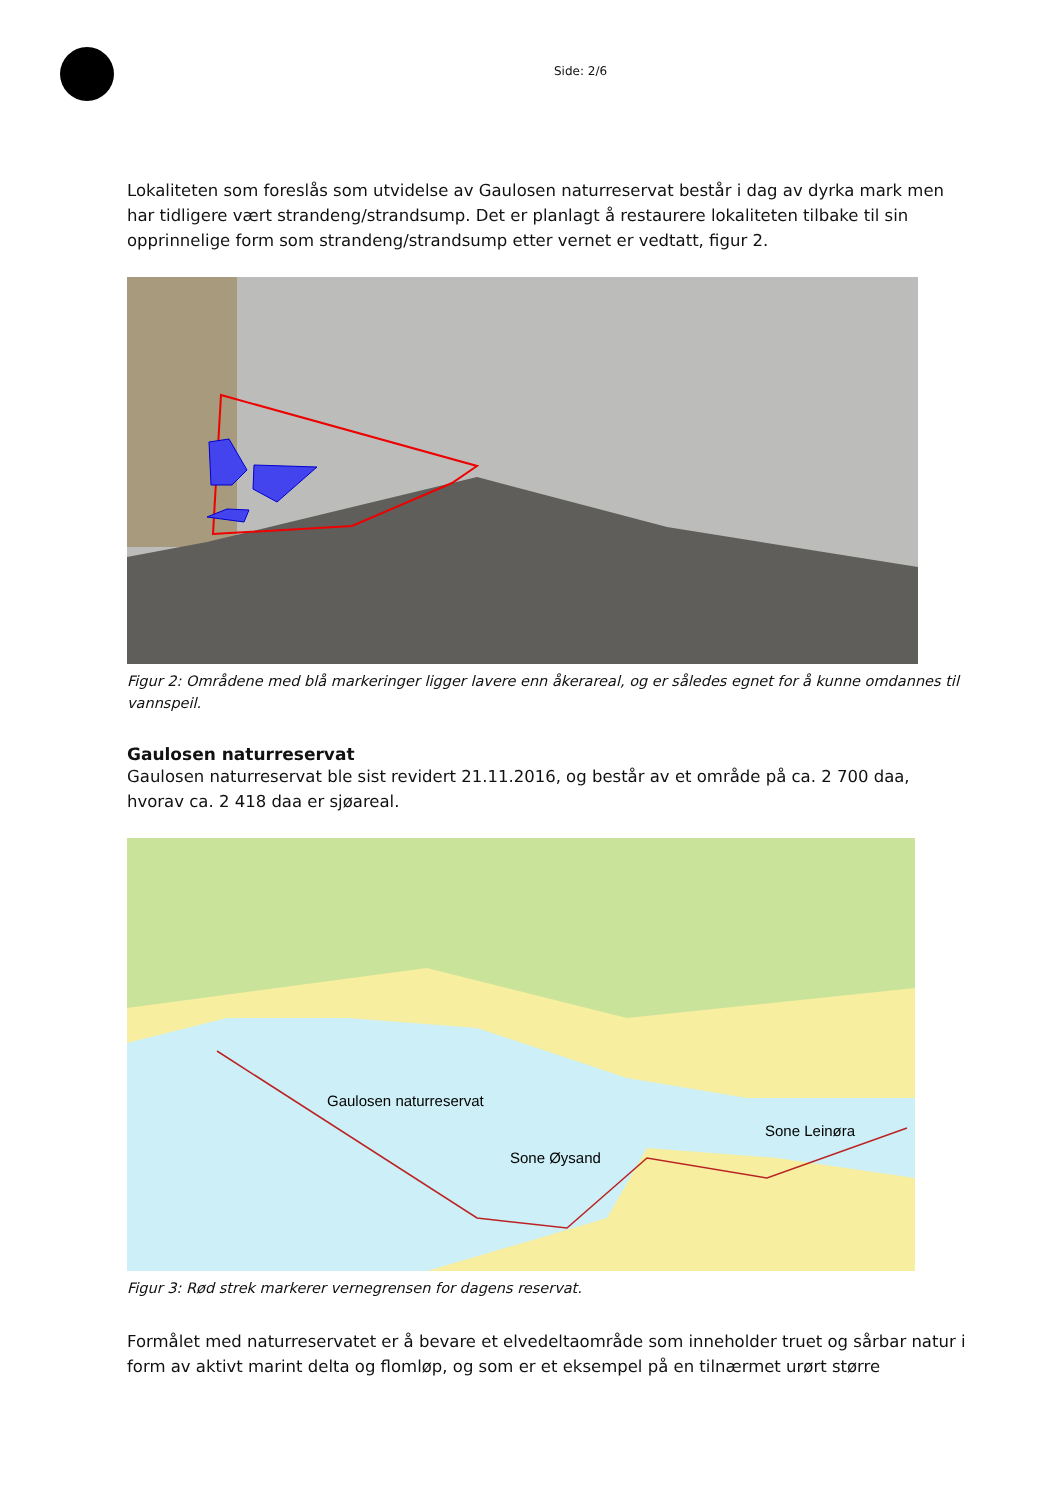Side: 2/6
Lokaliteten som foreslås som utvidelse av Gaulosen naturreservat består i dag av dyrka mark men har tidligere vært strandeng/strandsump. Det er planlagt å restaurere lokaliteten tilbake til sin opprinnelige form som strandeng/strandsump etter vernet er vedtatt, figur 2.
Figur 2: Områdene med blå markeringer ligger lavere enn åkerareal, og er således egnet for å kunne omdannes til vannspeil.
Gaulosen naturreservat
Gaulosen naturreservat ble sist revidert 21.11.2016, og består av et område på ca. 2 700 daa, hvorav ca. 2 418 daa er sjøareal.
Gaulosen naturreservat
Sone Øysand
Sone Leinøra
Figur 3: Rød strek markerer vernegrensen for dagens reservat.
Formålet med naturreservatet er å bevare et elvedeltaområde som inneholder truet og sårbar natur i form av aktivt marint delta og flomløp, og som er et eksempel på en tilnærmet urørt større